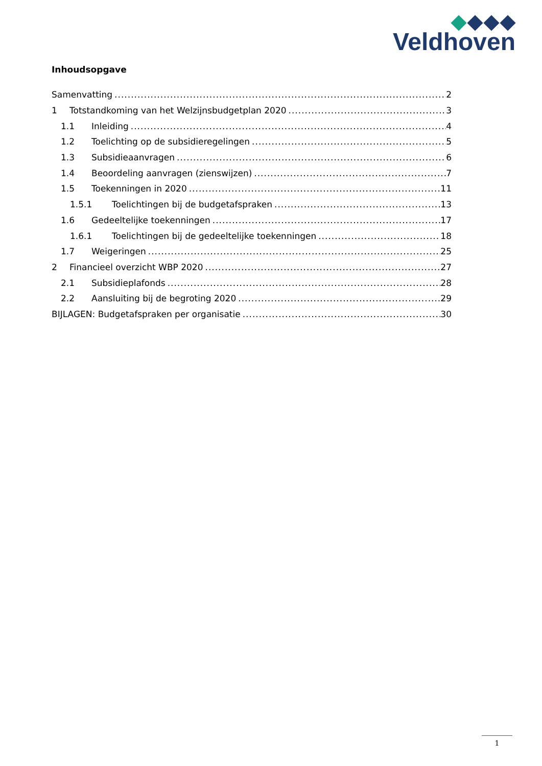Veldhoven
Inhoudsopgave
Samenvatting 2
1 Totstandkoming van het Welzijnsbudgetplan 2020 3
1.1 Inleiding 4
1.2 Toelichting op de subsidieregelingen 5
1.3 Subsidieaanvragen 6
1.4 Beoordeling aanvragen (zienswijzen) 7
1.5 Toekenningen in 2020 11
1.5.1 Toelichtingen bij de budgetafspraken 13
1.6 Gedeeltelijke toekenningen 17
1.6.1 Toelichtingen bij de gedeeltelijke toekenningen 18
1.7 Weigeringen 25
2 Financieel overzicht WBP 2020 27
2.1 Subsidieplafonds 28
2.2 Aansluiting bij de begroting 2020 29
BIJLAGEN: Budgetafspraken per organisatie 30
1